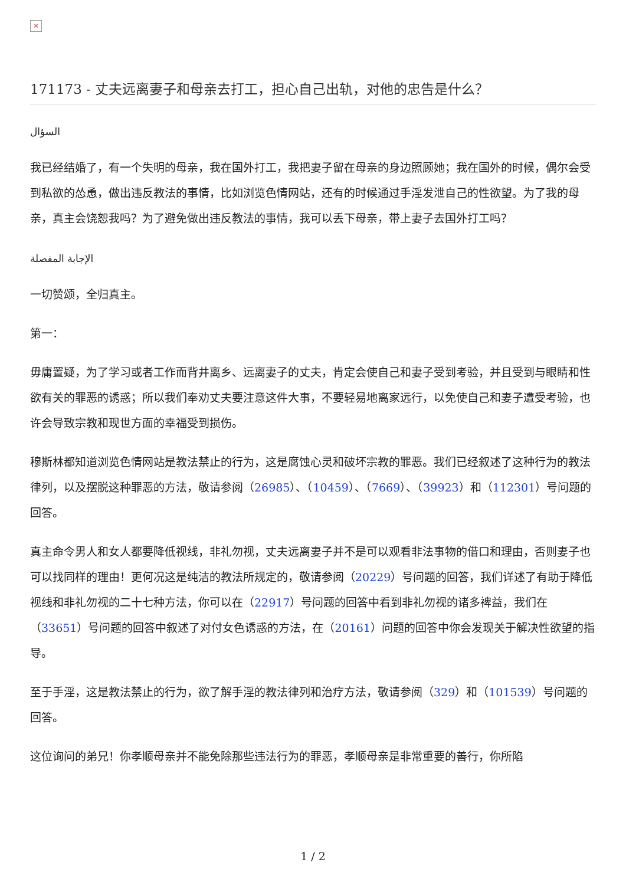×
171173 - 丈夫远离妻子和母亲去打工，担心自己出轨，对他的忠告是什么？
السؤال
我已经结婚了，有一个失明的母亲，我在国外打工，我把妻子留在母亲的身边照顾她；我在国外的时候，偶尔会受到私欲的怂恿，做出违反教法的事情，比如浏览色情网站，还有的时候通过手淫发泄自己的性欲望。为了我的母亲，真主会饶恕我吗？为了避免做出违反教法的事情，我可以丢下母亲，带上妻子去国外打工吗？
الإجابة المفصلة
一切赞颂，全归真主。
第一：
毋庸置疑，为了学习或者工作而背井离乡、远离妻子的丈夫，肯定会使自己和妻子受到考验，并且受到与眼睛和性欲有关的罪恶的诱惑；所以我们奉劝丈夫要注意这件大事，不要轻易地离家远行，以免使自己和妻子遭受考验，也许会导致宗教和现世方面的幸福受到损伤。
穆斯林都知道浏览色情网站是教法禁止的行为，这是腐蚀心灵和破坏宗教的罪恶。我们已经叙述了这种行为的教法律列，以及摆脱这种罪恶的方法，敬请参阅（26985）、（10459）、（7669）、（39923）和（112301）号问题的回答。
真主命令男人和女人都要降低视线，非礼勿视，丈夫远离妻子并不是可以观看非法事物的借口和理由，否则妻子也可以找同样的理由！更何况这是纯洁的教法所规定的，敬请参阅（20229）号问题的回答，我们详述了有助于降低视线和非礼勿视的二十七种方法，你可以在（22917）号问题的回答中看到非礼勿视的诸多裨益，我们在（33651）号问题的回答中叙述了对付女色诱惑的方法，在（20161）问题的回答中你会发现关于解决性欲望的指导。
至于手淫，这是教法禁止的行为，欲了解手淫的教法律列和治疗方法，敬请参阅（329）和（101539）号问题的回答。
这位询问的弟兄！你孝顺母亲并不能免除那些违法行为的罪恶，孝顺母亲是非常重要的善行，你所陷
1 / 2